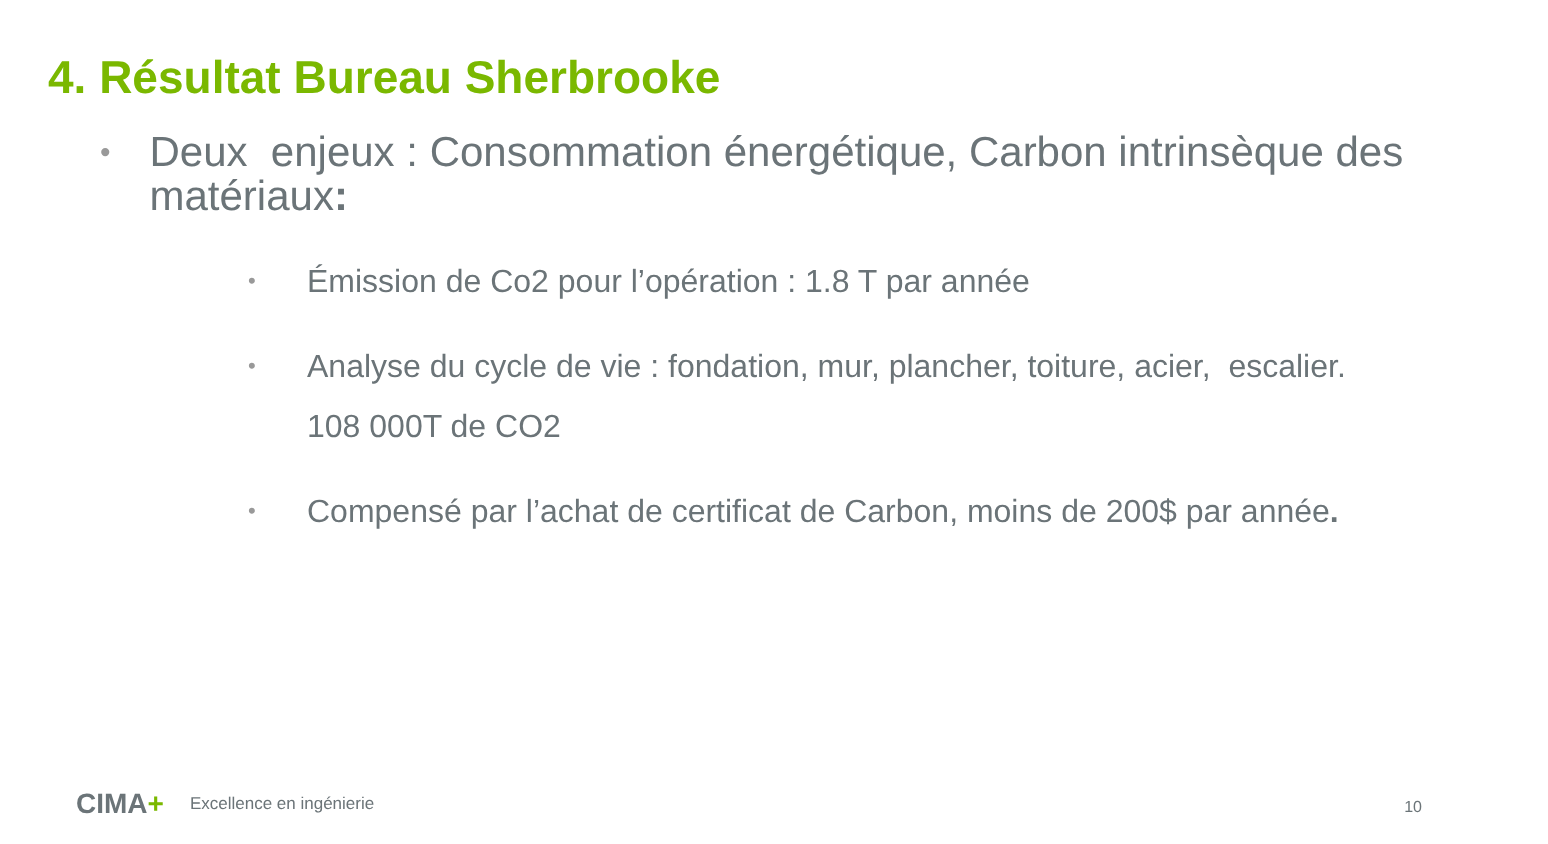4. Résultat Bureau Sherbrooke
•
Deux enjeux : Consommation énergétique, Carbon intrinsèque des matériaux:
•
Émission de Co2 pour l’opération : 1.8 T par année
•
Analyse du cycle de vie : fondation, mur, plancher, toiture, acier, escalier.
108 000T de CO2
•
Compensé par l’achat de certificat de Carbon, moins de 200$ par année.
CIMA+
Excellence en ingénierie
10